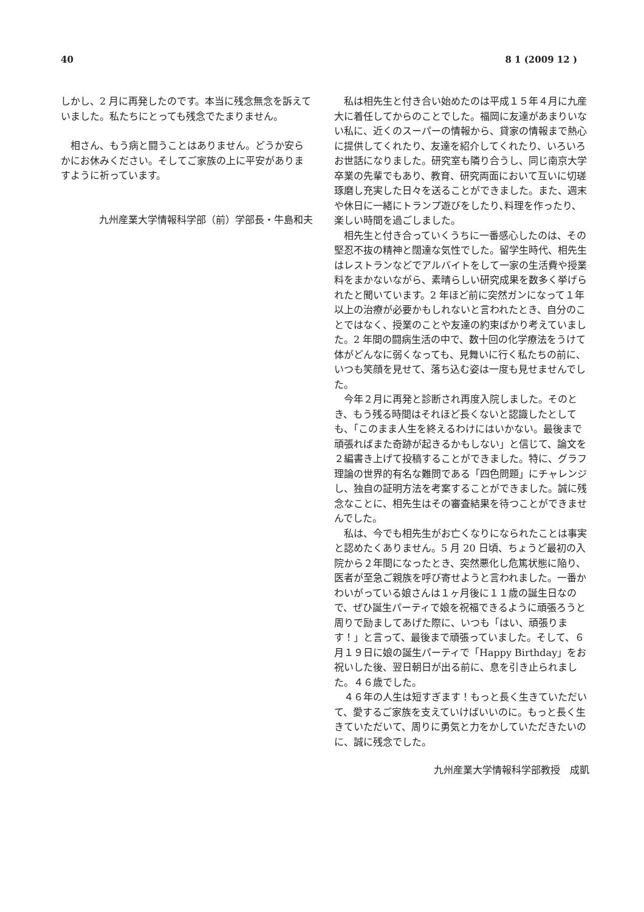40 8 1 (2009 12 )
しかし、2 月に再発したのです。本当に残念無念を訴えていました。私たちにとっても残念でたまりません。
　相さん、もう病と闘うことはありません。どうか安らかにお休みください。そしてご家族の上に平安がありますように祈っています。
九州産業大学情報科学部（前）学部長・牛島和夫
　私は相先生と付き合い始めたのは平成１５年４月に九産大に着任してからのことでした。福岡に友達があまりいない私に、近くのスーパーの情報から、貸家の情報まで熱心に提供してくれたり、友達を紹介してくれたり、いろいろお世話になりました。研究室も隣り合うし、同じ南京大学卒業の先輩でもあり、教育、研究両面において互いに切瑳琢磨し充実した日々を送ることができました。また、週末や休日に一緒にトランプ遊びをしたり､料理を作ったり、楽しい時間を過ごしました。
　相先生と付き合っていくうちに一番感心したのは、その堅忍不抜の精神と闊達な気性でした。留学生時代、相先生はレストランなどでアルバイトをして一家の生活費や授業料をまかないながら、素晴らしい研究成果を数多く挙げられたと聞いています。2 年ほど前に突然ガンになって１年以上の治療が必要かもしれないと言われたとき、自分のことではなく、授業のことや友達の約束ばかり考えていました。2 年間の闘病生活の中で、数十回の化学療法をうけて体がどんなに弱くなっても、見舞いに行く私たちの前に、いつも笑顔を見せて、落ち込む姿は一度も見せませんでした。
　今年２月に再発と診断され再度入院しました。そのとき、もう残る時間はそれほど長くないと認識したとしても、「このまま人生を終えるわけにはいかない。最後まで頑張ればまた奇跡が起きるかもしない」と信じて、論文を２編書き上げて投稿することができました。特に、グラフ理論の世界的有名な難問である「四色問題」にチャレンジし、独自の証明方法を考案することができました。誠に残念なことに、相先生はその審査結果を待つことができませんでした。
　私は、今でも相先生がお亡くなりになられたことは事実と認めたくありません。5 月 20 日頃、ちょうど最初の入院から２年間になったとき、突然悪化し危篤状態に陥り、医者が至急ご親族を呼び寄せようと言われました。一番かわいがっている娘さんは１ヶ月後に１１歳の誕生日なので、ぜひ誕生パーティで娘を祝福できるように頑張ろうと周りで励ましてあげた際に、いつも「はい、頑張ります！」と言って、最後まで頑張っていました。そして、６月１９日に娘の誕生パーティで「Happy Birthday」をお祝いした後、翌日朝日が出る前に、息を引き止られました。４６歳でした。
　４６年の人生は短すぎます！もっと長く生きていただいて、愛するご家族を支えていけばいいのに。もっと長く生きていただいて、周りに勇気と力をかしていただきたいのに、誠に残念でした。
九州産業大学情報科学部教授　成凱